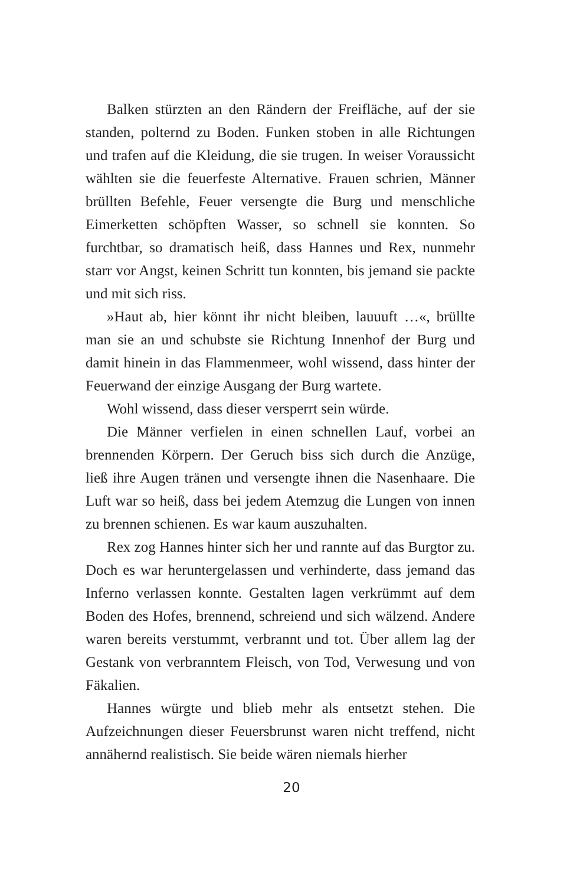Balken stürzten an den Rändern der Freifläche, auf der sie standen, polternd zu Boden. Funken stoben in alle Richtungen und trafen auf die Kleidung, die sie trugen. In weiser Voraussicht wählten sie die feuerfeste Alternative. Frauen schrien, Männer brüllten Befehle, Feuer versengte die Burg und menschliche Eimerketten schöpften Wasser, so schnell sie konnten. So furchtbar, so dramatisch heiß, dass Hannes und Rex, nunmehr starr vor Angst, keinen Schritt tun konnten, bis jemand sie packte und mit sich riss.
»Haut ab, hier könnt ihr nicht bleiben, lauuuft …«, brüllte man sie an und schubste sie Richtung Innenhof der Burg und damit hinein in das Flammenmeer, wohl wissend, dass hinter der Feuerwand der einzige Ausgang der Burg wartete.
Wohl wissend, dass dieser versperrt sein würde.
Die Männer verfielen in einen schnellen Lauf, vorbei an brennenden Körpern. Der Geruch biss sich durch die Anzüge, ließ ihre Augen tränen und versengte ihnen die Nasenhaare. Die Luft war so heiß, dass bei jedem Atemzug die Lungen von innen zu brennen schienen. Es war kaum auszuhalten.
Rex zog Hannes hinter sich her und rannte auf das Burgtor zu. Doch es war heruntergelassen und verhinderte, dass jemand das Inferno verlassen konnte. Gestalten lagen verkrümmt auf dem Boden des Hofes, brennend, schreiend und sich wälzend. Andere waren bereits verstummt, verbrannt und tot. Über allem lag der Gestank von verbranntem Fleisch, von Tod, Verwesung und von Fäkalien.
Hannes würgte und blieb mehr als entsetzt stehen. Die Aufzeichnungen dieser Feuersbrunst waren nicht treffend, nicht annähernd realistisch. Sie beide wären niemals hierher
20